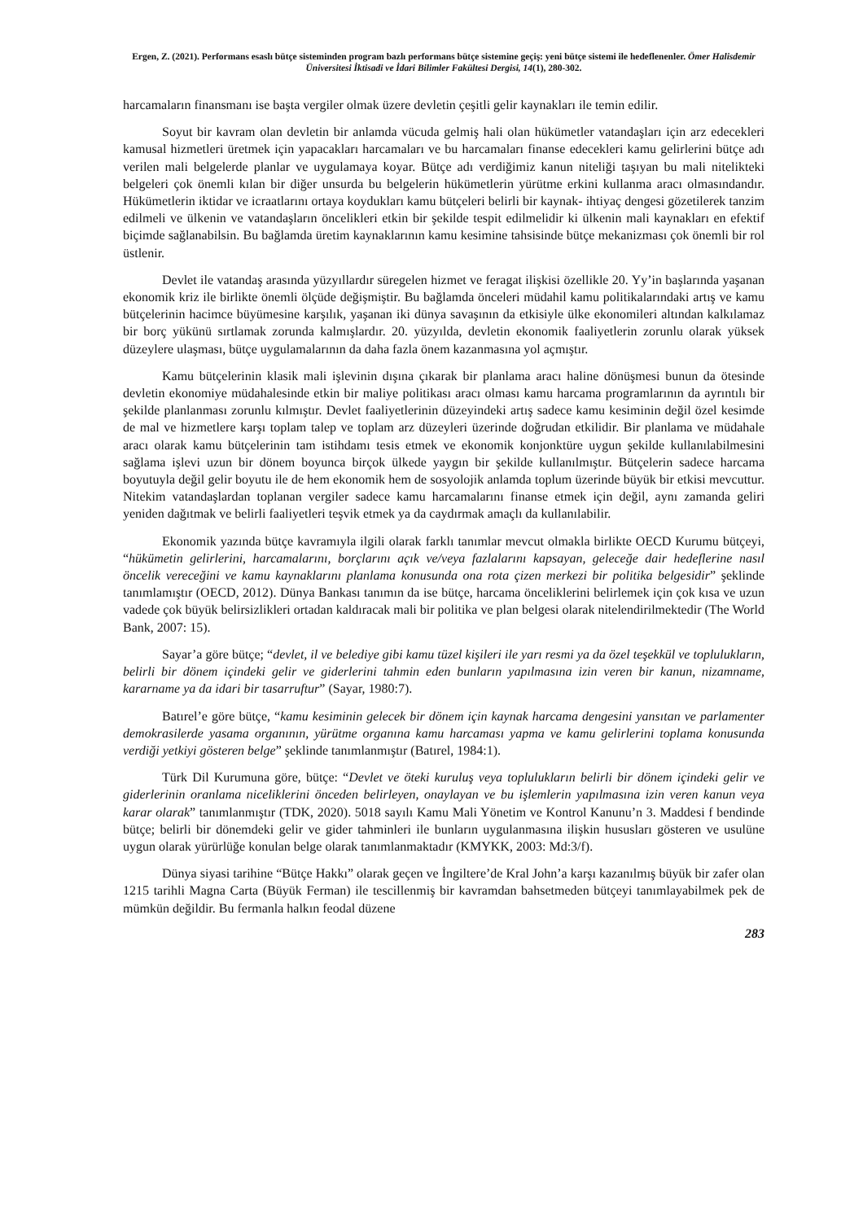Ergen, Z. (2021). Performans esaslı bütçe sisteminden program bazlı performans bütçe sistemine geçiş: yeni bütçe sistemi ile hedeflenenler. Ömer Halisdemir Üniversitesi İktisadi ve İdari Bilimler Fakültesi Dergisi, 14(1), 280-302.
harcamaların finansmanı ise başta vergiler olmak üzere devletin çeşitli gelir kaynakları ile temin edilir.
Soyut bir kavram olan devletin bir anlamda vücuda gelmiş hali olan hükümetler vatandaşları için arz edecekleri kamusal hizmetleri üretmek için yapacakları harcamaları ve bu harcamaları finanse edecekleri kamu gelirlerini bütçe adı verilen mali belgelerde planlar ve uygulamaya koyar. Bütçe adı verdiğimiz kanun niteliği taşıyan bu mali nitelikteki belgeleri çok önemli kılan bir diğer unsurda bu belgelerin hükümetlerin yürütme erkini kullanma aracı olmasındandır. Hükümetlerin iktidar ve icraatlarını ortaya koydukları kamu bütçeleri belirli bir kaynak- ihtiyaç dengesi gözetilerek tanzim edilmeli ve ülkenin ve vatandaşların öncelikleri etkin bir şekilde tespit edilmelidir ki ülkenin mali kaynakları en efektif biçimde sağlanabilsin. Bu bağlamda üretim kaynaklarının kamu kesimine tahsisinde bütçe mekanizması çok önemli bir rol üstlenir.
Devlet ile vatandaş arasında yüzyıllardır süregelen hizmet ve feragat ilişkisi özellikle 20. Yy’in başlarında yaşanan ekonomik kriz ile birlikte önemli ölçüde değişmiştir. Bu bağlamda önceleri müdahil kamu politikalarındaki artış ve kamu bütçelerinin hacimce büyümesine karşılık, yaşanan iki dünya savaşının da etkisiyle ülke ekonomileri altından kalkılamaz bir borç yükünü sırtlamak zorunda kalmışlardır. 20. yüzyılda, devletin ekonomik faaliyetlerin zorunlu olarak yüksek düzeylere ulaşması, bütçe uygulamalarının da daha fazla önem kazanmasına yol açmıştır.
Kamu bütçelerinin klasik mali işlevinin dışına çıkarak bir planlama aracı haline dönüşmesi bunun da ötesinde devletin ekonomiye müdahalesinde etkin bir maliye politikası aracı olması kamu harcama programlarının da ayrıntılı bir şekilde planlanması zorunlu kılmıştır. Devlet faaliyetlerinin düzeyindeki artış sadece kamu kesiminin değil özel kesimde de mal ve hizmetlere karşı toplam talep ve toplam arz düzeyleri üzerinde doğrudan etkilidir. Bir planlama ve müdahale aracı olarak kamu bütçelerinin tam istihdamı tesis etmek ve ekonomik konjonktüre uygun şekilde kullanılabilmesini sağlama işlevi uzun bir dönem boyunca birçok ülkede yaygın bir şekilde kullanılmıştır. Bütçelerin sadece harcama boyutuyla değil gelir boyutu ile de hem ekonomik hem de sosyolojik anlamda toplum üzerinde büyük bir etkisi mevcuttur. Nitekim vatandaşlardan toplanan vergiler sadece kamu harcamalarını finanse etmek için değil, aynı zamanda geliri yeniden dağıtmak ve belirli faaliyetleri teşvik etmek ya da caydırmak amaçlı da kullanılabilir.
Ekonomik yazında bütçe kavramıyla ilgili olarak farklı tanımlar mevcut olmakla birlikte OECD Kurumu bütçeyi, “hükümetin gelirlerini, harcamalarını, borçlarını açık ve/veya fazlalarını kapsayan, geleceğe dair hedeflerine nasıl öncelik vereceğini ve kamu kaynaklarını planlama konusunda ona rota çizen merkezi bir politika belgesidir” şeklinde tanımlamıştır (OECD, 2012). Dünya Bankası tanımın da ise bütçe, harcama önceliklerini belirlemek için çok kısa ve uzun vadede çok büyük belirsizlikleri ortadan kaldıracak mali bir politika ve plan belgesi olarak nitelendirilmektedir (The World Bank, 2007: 15).
Sayar’a göre bütçe; “devlet, il ve belediye gibi kamu tüzel kişileri ile yarı resmi ya da özel teşekkül ve toplulukların, belirli bir dönem içindeki gelir ve giderlerini tahmin eden bunların yapılmasına izin veren bir kanun, nizamname, kararname ya da idari bir tasarruftur” (Sayar, 1980:7).
Batırel’e göre bütçe, “kamu kesiminin gelecek bir dönem için kaynak harcama dengesini yansıtan ve parlamenter demokrasilerde yasama organının, yürütme organına kamu harcaması yapma ve kamu gelirlerini toplama konusunda verdiği yetkiyi gösteren belge” şeklinde tanımlanmıştır (Batırel, 1984:1).
Türk Dil Kurumuna göre, bütçe: “Devlet ve öteki kuruluş veya toplulukların belirli bir dönem içindeki gelir ve giderlerinin oranlama niceliklerini önceden belirleyen, onaylayan ve bu işlemlerin yapılmasına izin veren kanun veya karar olarak” tanımlanmıştır (TDK, 2020). 5018 sayılı Kamu Mali Yönetim ve Kontrol Kanunu’n 3. Maddesi f bendinde bütçe; belirli bir dönemdeki gelir ve gider tahminleri ile bunların uygulanmasına ilişkin hususları gösteren ve usulüne uygun olarak yürürlüğe konulan belge olarak tanımlanmaktadır (KMYKK, 2003: Md:3/f).
Dünya siyasi tarihine “Bütçe Hakkı” olarak geçen ve İngiltere’de Kral John’a karşı kazanılmış büyük bir zafer olan 1215 tarihli Magna Carta (Büyük Ferman) ile tescillenmiş bir kavramdan bahsetmeden bütçeyi tanımlayabilmek pek de mümkün değildir. Bu fermanla halkın feodal düzene
283